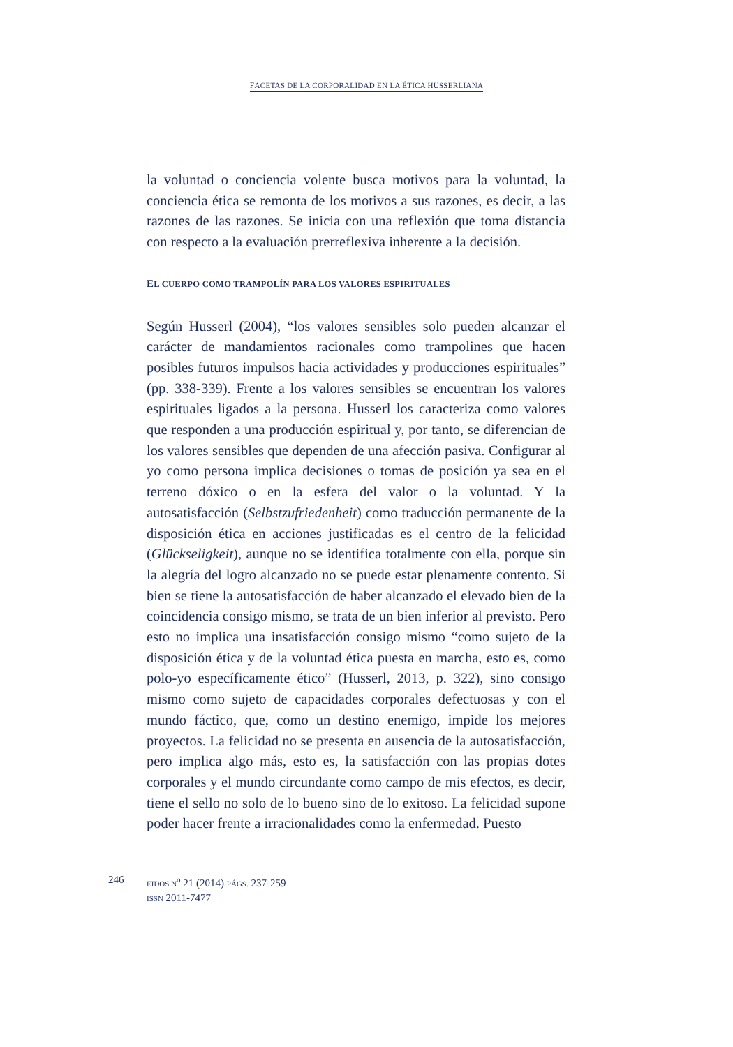FACETAS DE LA CORPORALIDAD EN LA ÉTICA HUSSERLIANA
la voluntad o conciencia volente busca motivos para la voluntad, la conciencia ética se remonta de los motivos a sus razones, es decir, a las razones de las razones. Se inicia con una reflexión que toma distancia con respecto a la evaluación prerreflexiva inherente a la decisión.
EL CUERPO COMO TRAMPOLÍN PARA LOS VALORES ESPIRITUALES
Según Husserl (2004), “los valores sensibles solo pueden alcanzar el carácter de mandamientos racionales como trampolines que hacen posibles futuros impulsos hacia actividades y produccio­nes espirituales” (pp. 338-339). Frente a los valores sensibles se encuentran los valores espirituales ligados a la persona. Husserl los caracteriza como valores que responden a una producción espiritual y, por tanto, se diferencian de los valores sensibles que dependen de una afección pasiva. Configurar al yo como persona implica decisiones o tomas de posición ya sea en el terreno dóxico o en la esfera del valor o la voluntad. Y la autosatisfacción (Selbst­zufriedenheit) como traducción permanente de la disposición ética en acciones justificadas es el centro de la felicidad (Glückseligkeit), aunque no se identifica totalmente con ella, porque sin la alegría del logro alcanzado no se puede estar plenamente contento. Si bien se tiene la autosatisfacción de haber alcanzado el elevado bien de la coincidencia consigo mismo, se trata de un bien inferior al previsto. Pero esto no implica una insatisfacción consigo mismo “como sujeto de la disposición ética y de la voluntad ética puesta en marcha, esto es, como polo-yo específicamente ético” (Husserl, 2013, p. 322), sino consigo mismo como sujeto de capacidades corporales defectuosas y con el mundo fáctico, que, como un destino enemigo, impide los mejores proyectos. La felicidad no se presenta en ausencia de la autosatisfacción, pero implica algo más, esto es, la satisfacción con las propias dotes corporales y el mundo circundante como campo de mis efectos, es decir, tiene el sello no solo de lo bueno sino de lo exitoso. La felicidad supone poder hacer frente a irracionalidades como la enfermedad. Puesto
246
EIDOS N<sup>o</sup> 21 (2014) PÁGS. 237-259
ISSN 2011-7477